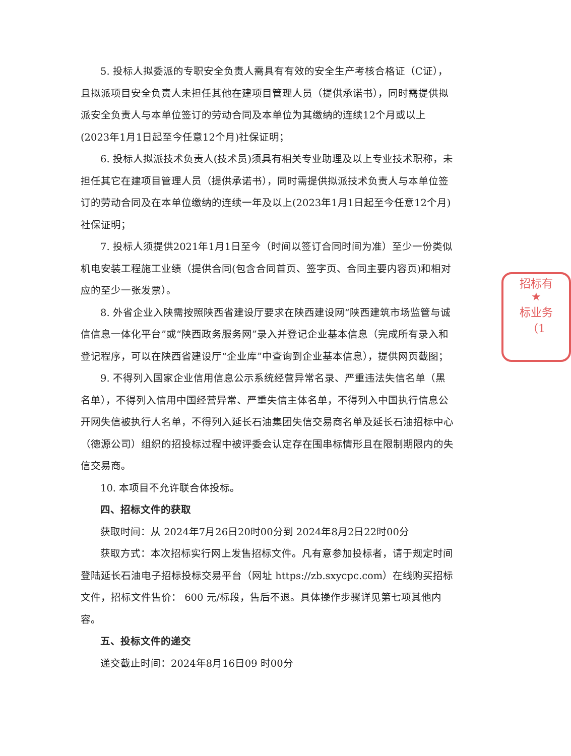5. 投标人拟委派的专职安全负责人需具有有效的安全生产考核合格证（C证），且拟派项目安全负责人未担任其他在建项目管理人员（提供承诺书），同时需提供拟派安全负责人与本单位签订的劳动合同及本单位为其缴纳的连续12个月或以上(2023年1月1日起至今任意12个月)社保证明；
6. 投标人拟派技术负责人(技术员)须具有相关专业助理及以上专业技术职称，未担任其它在建项目管理人员（提供承诺书），同时需提供拟派技术负责人与本单位签订的劳动合同及在本单位缴纳的连续一年及以上(2023年1月1日起至今任意12个月)社保证明；
7. 投标人须提供2021年1月1日至今（时间以签订合同时间为准）至少一份类似机电安装工程施工业绩（提供合同(包含合同首页、签字页、合同主要内容页)和相对应的至少一张发票）。
8. 外省企业入陕需按照陕西省建设厅要求在陕西建设网“陕西建筑市场监管与诚信信息一体化平台”或“陕西政务服务网”录入并登记企业基本信息（完成所有录入和登记程序，可以在陕西省建设厅“企业库”中查询到企业基本信息），提供网页截图；
9. 不得列入国家企业信用信息公示系统经营异常名录、严重违法失信名单（黑名单），不得列入信用中国经营异常、严重失信主体名单，不得列入中国执行信息公开网失信被执行人名单，不得列入延长石油集团失信交易商名单及延长石油招标中心（德源公司）组织的招投标过程中被评委会认定存在围串标情形且在限制期限内的失信交易商。
10. 本项目不允许联合体投标。
四、招标文件的获取
获取时间：从 2024年7月26日20时00分到 2024年8月2日22时00分
获取方式：本次招标实行网上发售招标文件。凡有意参加投标者，请于规定时间登陆延长石油电子招标投标交易平台（网址 https://zb.sxycpc.com）在线购买招标文件，招标文件售价： 600 元/标段，售后不退。具体操作步骤详见第七项其他内容。
五、投标文件的递交
递交截止时间：2024年8月16日09 时00分
招标有
★
标业务
（1